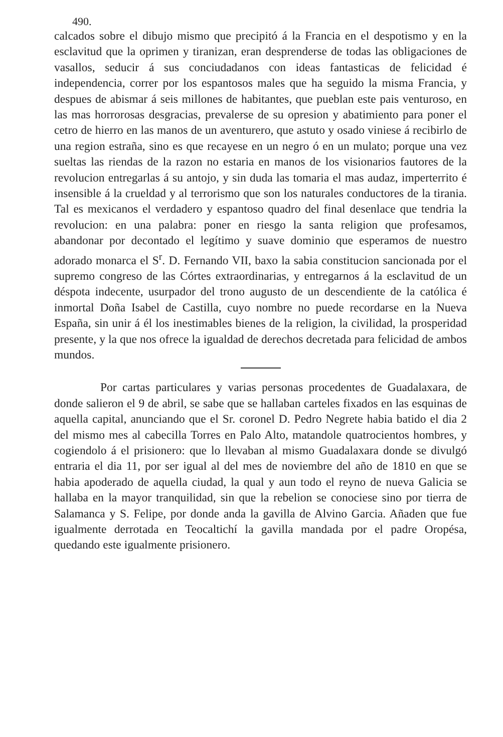490.
calcados sobre el dibujo mismo que precipitó á la Francia en el despotismo y en la esclavitud que la oprimen y tiranizan, eran desprenderse de todas las obligaciones de vasallos, seducir á sus conciudadanos con ideas fantasticas de felicidad é independencia, correr por los espantosos males que ha seguido la misma Francia, y despues de abismar á seis millones de habitantes, que pueblan este pais venturoso, en las mas horrorosas desgracias, prevalerse de su opresion y abatimiento para poner el cetro de hierro en las manos de un aventurero, que astuto y osado viniese á recibirlo de una region estraña, sino es que recayese en un negro ó en un mulato; porque una vez sueltas las riendas de la razon no estaria en manos de los visionarios fautores de la revolucion entregarlas á su antojo, y sin duda las tomaria el mas audaz, imperterrito é insensible á la crueldad y al terrorismo que son los naturales conductores de la tirania. Tal es mexicanos el verdadero y espantoso quadro del final desenlace que tendria la revolucion: en una palabra: poner en riesgo la santa religion que profesamos, abandonar por decontado el legítimo y suave dominio que esperamos de nuestro adorado monarca el S<sup>r</sup>. D. Fernando VII, baxo la sabia constitucion sancionada por el supremo congreso de las Córtes extraordinarias, y entregarnos á la esclavitud de un déspota indecente, usurpador del trono augusto de un descendiente de la católica é inmortal Doña Isabel de Castilla, cuyo nombre no puede recordarse en la Nueva España, sin unir á él los inestimables bienes de la religion, la civilidad, la prosperidad presente, y la que nos ofrece la igualdad de derechos decretada para felicidad de ambos mundos.
Por cartas particulares y varias personas procedentes de Guadalaxara, de donde salieron el 9 de abril, se sabe que se hallaban carteles fixados en las esquinas de aquella capital, anunciando que el Sr. coronel D. Pedro Negrete habia batido el dia 2 del mismo mes al cabecilla Torres en Palo Alto, matandole quatrocientos hombres, y cogiendolo á el prisionero: que lo llevaban al mismo Guadalaxara donde se divulgó entraria el dia 11, por ser igual al del mes de noviembre del año de 1810 en que se habia apoderado de aquella ciudad, la qual y aun todo el reyno de nueva Galicia se hallaba en la mayor tranquilidad, sin que la rebelion se conociese sino por tierra de Salamanca y S. Felipe, por donde anda la gavilla de Alvino Garcia. Añaden que fue igualmente derrotada en Teocaltichí la gavilla mandada por el padre Oropésa, quedando este igualmente prisionero.